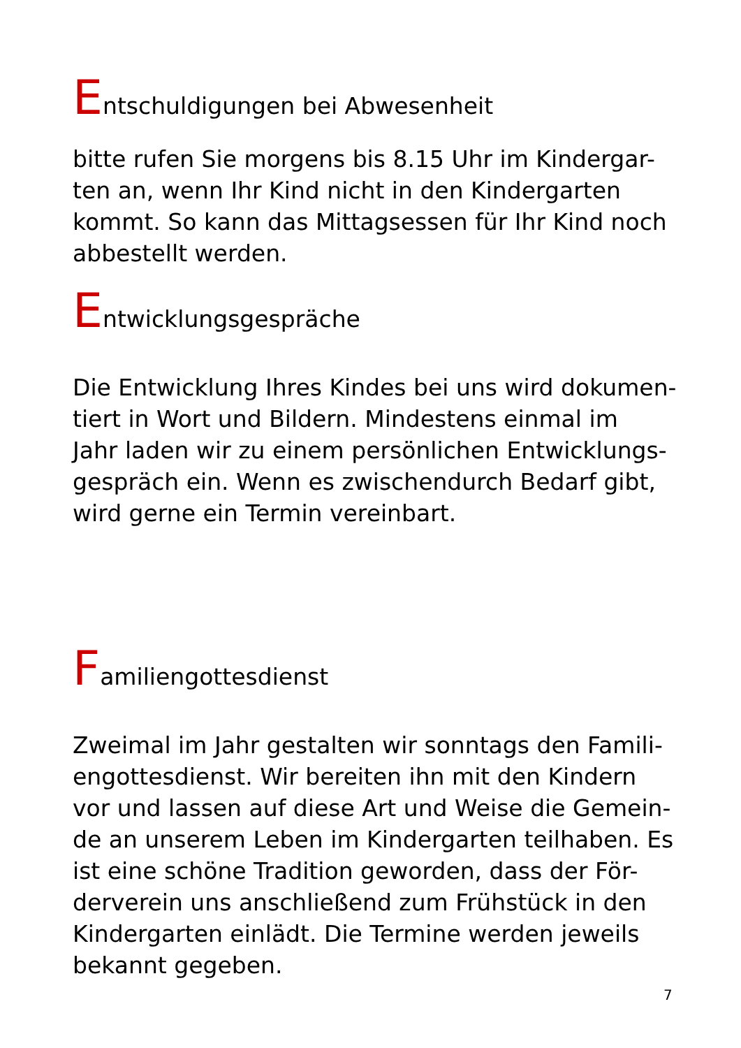Entschuldigungen bei Abwesenheit
bitte rufen Sie morgens bis 8.15 Uhr im Kindergar-
ten an, wenn Ihr Kind nicht in den Kindergarten
kommt. So kann das Mittagsessen für Ihr Kind noch
abbestellt werden.
Entwicklungsgespräche
Die Entwicklung Ihres Kindes bei uns wird dokumen-
tiert in Wort und Bildern. Mindestens einmal im
Jahr laden wir zu einem persönlichen Entwicklungs-
gespräch ein. Wenn es zwischendurch Bedarf gibt,
wird gerne ein Termin vereinbart.
Familiengottesdienst
Zweimal im Jahr gestalten wir sonntags den Famili-
engottesdienst. Wir bereiten ihn mit den Kindern
vor und lassen auf diese Art und Weise die Gemein-
de an unserem Leben im Kindergarten teilhaben. Es
ist eine schöne Tradition geworden, dass der För-
derverein uns anschließend zum Frühstück in den
Kindergarten einlädt. Die Termine werden jeweils
bekannt gegeben.
7